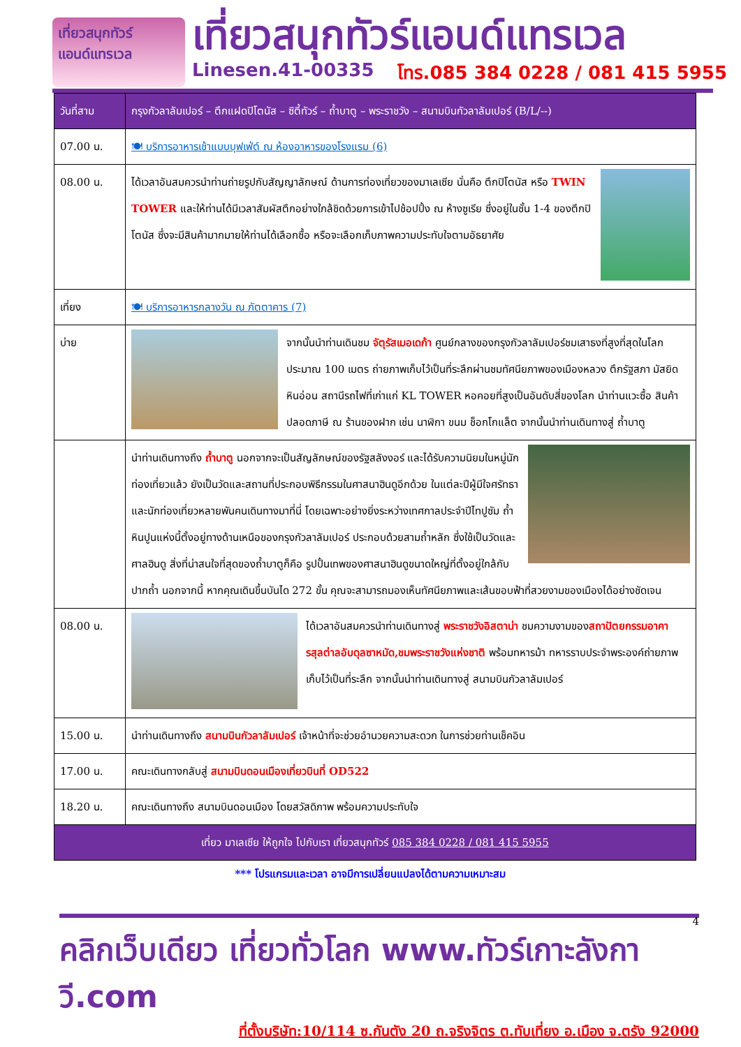เที่ยวสนุกทัวร์
แอนด์แทรเวล
เที่ยวสนุกทัวร์แอนด์แทรเวล
Linesen.41-00335 โทร.085 384 0228 / 081 415 5955
| วันที่สาม | กรุงกัวลาลัมเปอร์ – ตึกแฝดปิโตนัส – ซิตี้ทัวร์ – ถ้ำบาตู – พระราชวัง – สนามบินกัวลาลัมเปอร์ (B/L/--) |
| --- | --- |
| 07.00 น. | 🍽 บริการอาหารเช้าแบบบุฟเฟ่ต์ ณ ห้องอาหารของโรงแรม (6) |
| 08.00 น. | ได้เวลาอันสมควรนำท่านถ่ายรูปกับสัญญาลักษณ์ ด้านการท่องเที่ยวของมาเลเซีย นั่นคือ ตึกปิโตนัส หรือ TWIN TOWER และให้ท่านได้มีเวลาสัมผัสตึกอย่างใกล้ชิดด้วยการเข้าไปช้อปปิ้ง ณ ห้างซูเรีย ซึ่งอยู่ในชั้น 1-4 ของตึกปิโตนัส ซึ่งจะมีสินค้ามากมายให้ท่านได้เลือกซื้อ หรือจะเลือกเก็บภาพความประทับใจตามอัธยาศัย |
| เที่ยง | 🍽 บริการอาหารกลางวัน ณ ภัตตาคาร (7) |
| บ่าย | จากนั้นนำท่านเดินชม จัตุรัสเมอเดก้า ศูนย์กลางของกรุงกัวลาลัมเปอร์ชมเสาธงที่สูงที่สุดในโลกประมาณ 100 เมตร ถ่ายภาพเก็บไว้เป็นที่ระลึกผ่านชมทัศนียภาพของเมืองหลวง ตึกรัฐสภา มัสยิดหินอ่อน สถานีรถไฟที่เก่าแก่ KL TOWER หอคอยที่สูงเป็นอันดับสี่ของโลก นำท่านแวะซื้อ สินค้าปลอดภาษี ณ ร้านของฝาก เช่น นาฬิกา ขนม ช็อกโกแล็ต จากนั้นนำท่านเดินทางสู่ ถ้ำบาตู |
| | นำท่านเดินทางถึง ถ้ำบาตู นอกจากจะเป็นสัญลักษณ์ของรัฐสลังงอร์ และได้รับความนิยมในหมู่นักท่องเที่ยวแล้ว ยังเป็นวัดและสถานที่ประกอบพิธีกรรมในศาสนาฮินดูอีกด้วย ในแต่ละปีผู้มีใจศรัทธาและนักท่องเที่ยวหลายพันคนเดินทางมาที่นี่ โดยเฉพาะอย่างยิ่งระหว่างเทศกาลประจำปีไทปูซัม ถ้ำหินปูนแห่งนี้ตั้งอยู่ทางด้านเหนือของกรุงกัวลาลัมเปอร์ ประกอบด้วยสามถ้ำหลัก ซึ่งใช้เป็นวัดและศาลฮินดู สิ่งที่น่าสนใจที่สุดของถ้ำบาตูก็คือ รูปปั้นเทพของศาสนาฮินดูขนาดใหญ่ที่ตั้งอยู่ใกล้กับปากถ้ำ นอกจากนี้ หากคุณเดินขึ้นบันได 272 ขั้น คุณจะสามารถมองเห็นทัศนียภาพและเส้นขอบฟ้าที่สวยงามของเมืองได้อย่างชัดเจน |
| 08.00 น. | ได้เวลาอันสมควรนำท่านเดินทางสู่ พระราชวังอิสตาน่า ชมความงามของ สถาปัตยกรรมอาคารสุลต่าลอับดุลซาหมัด,ชมพระราชวังแห่งชาติ พร้อมทหารม้า ทหารราบประจำพระองค์ถ่ายภาพเก็บไว้เป็นที่ระลึก จากนั้นนำท่านเดินทางสู่ สนามบินกัวลาลัมเปอร์ |
| 15.00 น. | นำท่านเดินทางถึง สนามบินกัวลาลัมเปอร์ เจ้าหน้าที่จะช่วยอำนวยความสะดวก ในการช่วยท่านเช็คอิน |
| 17.00 น. | คณะเดินทางกลับสู่ สนามบินดอนเมืองเที่ยวบินที่ OD522 |
| 18.20 น. | คณะเดินทางถึง สนามบินดอนเมือง โดยสวัสดิภาพ พร้อมความประทับใจ |
| เที่ยว มาเลเซีย ให้ถูกใจ ไปกับเรา เที่ยวสนุกทัวร์ 085 384 0228 / 081 415 5955 | |
*** โปรแกรมและเวลา อาจมีการเปลี่ยนแปลงได้ตามความเหมาะสม
4
คลิกเว็บเดียว เที่ยวทั่วโลก www.ทัวร์เกาะลังกาวี.com
ที่ตั้งบริษัท:10/114 ซ.กันตัง 20 ถ.จริงจิตร ต.ทับเที่ยง อ.เมือง จ.ตรัง 92000